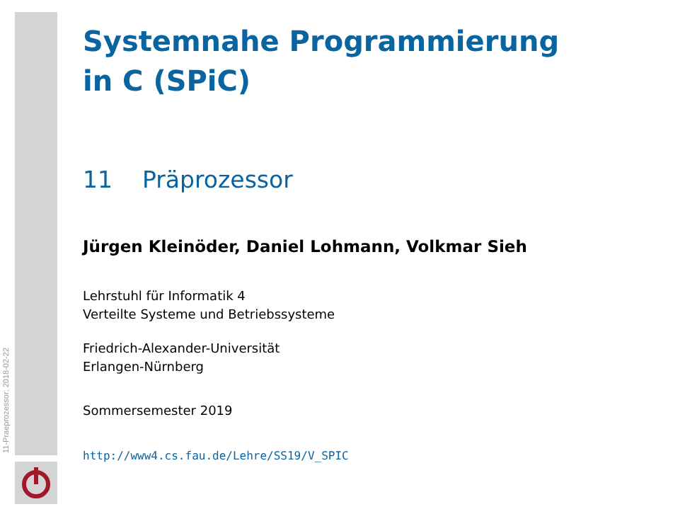11-Praeprozessor: 2018-02-22
Systemnahe Programmierung
in C (SPiC)
11 Präprozessor
Jürgen Kleinöder, Daniel Lohmann, Volkmar Sieh
Lehrstuhl für Informatik 4
Verteilte Systeme und Betriebssysteme
Friedrich-Alexander-Universität
Erlangen-Nürnberg
Sommersemester 2019
http://www4.cs.fau.de/Lehre/SS19/V_SPIC